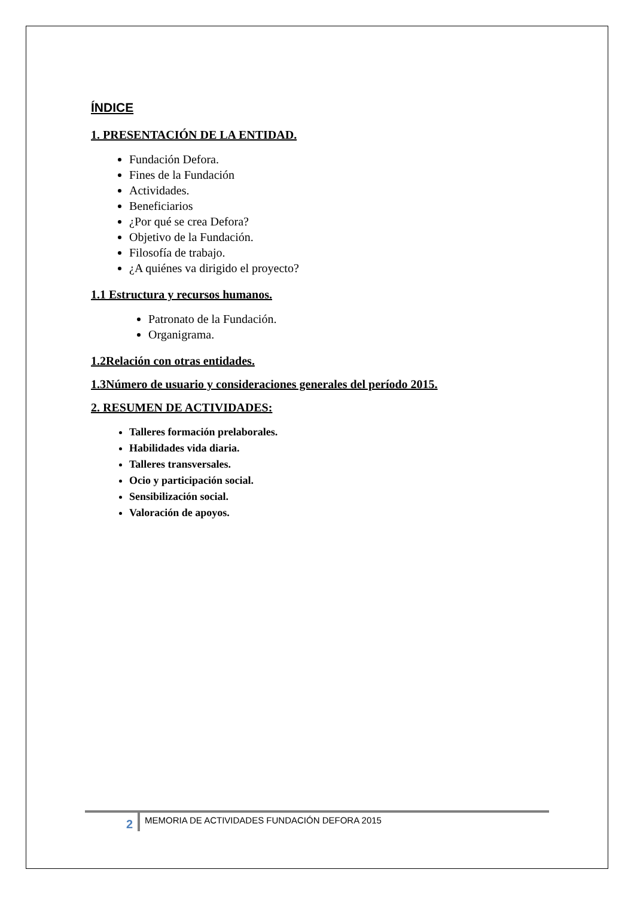ÍNDICE
1. PRESENTACIÓN DE LA ENTIDAD.
Fundación Defora.
Fines de la Fundación
Actividades.
Beneficiarios
¿Por qué se crea Defora?
Objetivo de la Fundación.
Filosofía de trabajo.
¿A quiénes va dirigido el proyecto?
1.1 Estructura y recursos humanos.
Patronato de la Fundación.
Organigrama.
1.2Relación con otras entidades.
1.3Número de usuario y consideraciones generales del período 2015.
2. RESUMEN DE ACTIVIDADES:
Talleres formación prelaborales.
Habilidades vida diaria.
Talleres transversales.
Ocio y participación social.
Sensibilización social.
Valoración de apoyos.
2
MEMORIA DE ACTIVIDADES FUNDACIÓN DEFORA 2015